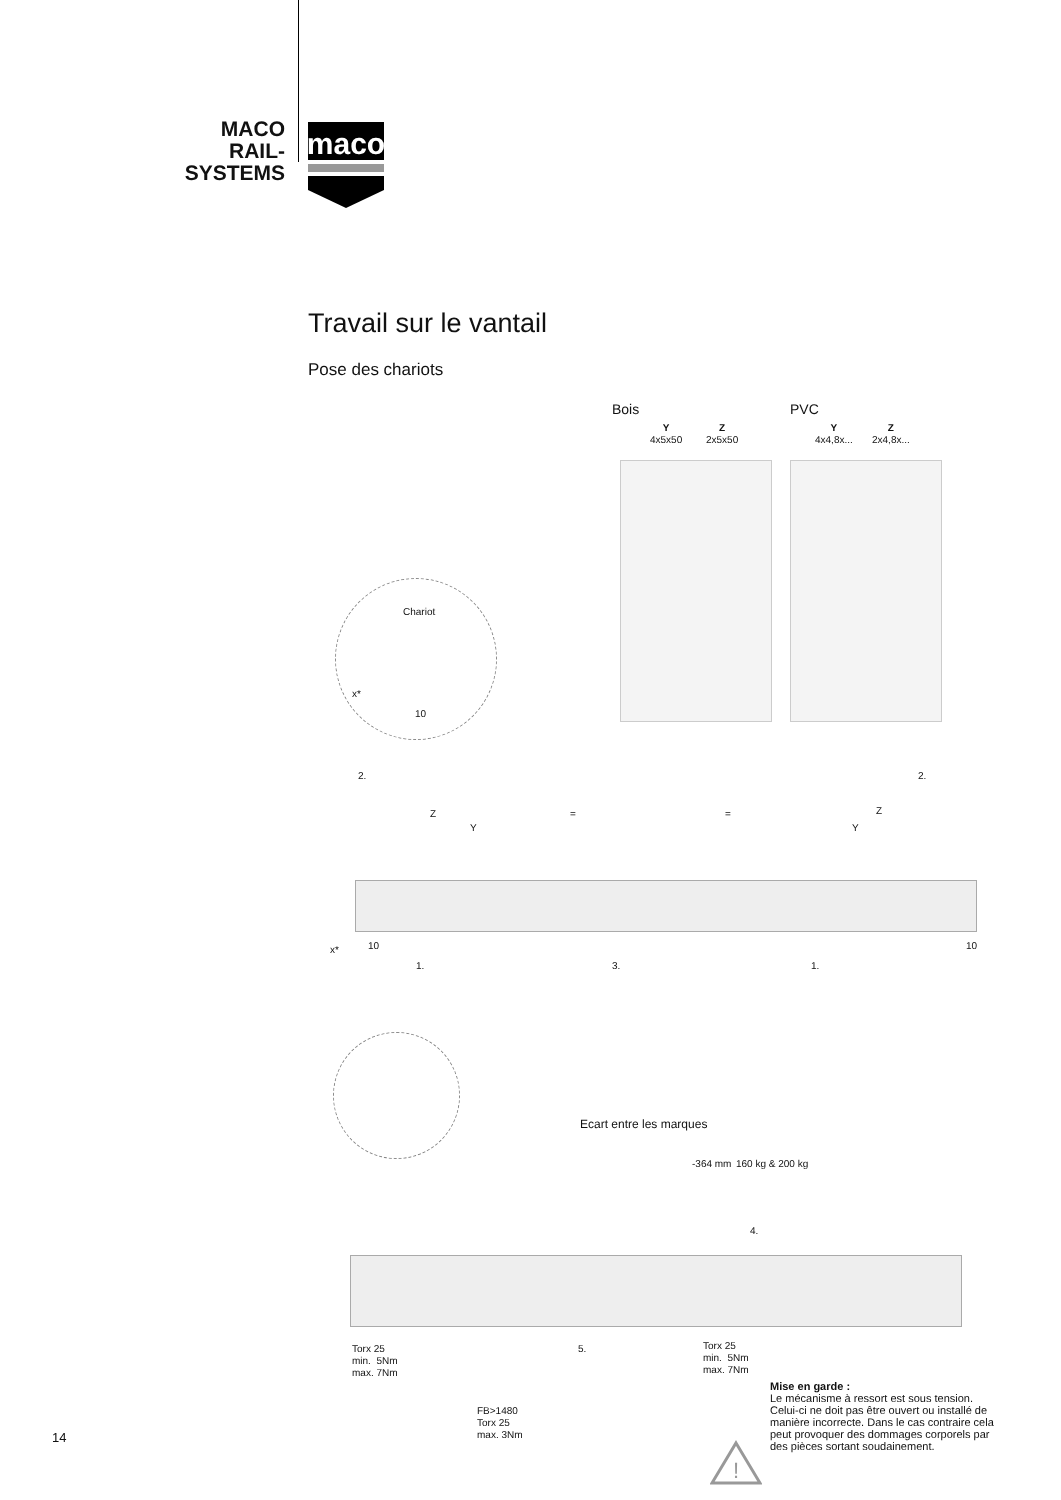MACO
RAIL-SYSTEMS
maco
Travail sur le vantail
Pose des chariots
Bois PVC
Y
4x5x50
Z
2x5x50
Y
4x4,8x...
Z
2x4,8x...
Chariot
x*
10
2. 2.
Z
Y
= = Z
Y
x* 10 10
1. 3. 1.
Ecart entre les marques
-364 mm 160 kg & 200 kg
4.
Torx 25
min. 5Nm
max. 7Nm
5.
Torx 25
min. 5Nm
max. 7Nm
FB>1480
Torx 25
max. 3Nm
Mise en garde :
Le mécanisme à ressort est sous tension. Celui-ci ne doit pas être ouvert ou installé de manière incorrecte. Dans le cas contraire cela peut provoquer des dommages corporels par des pièces sortant soudainement.
!
14